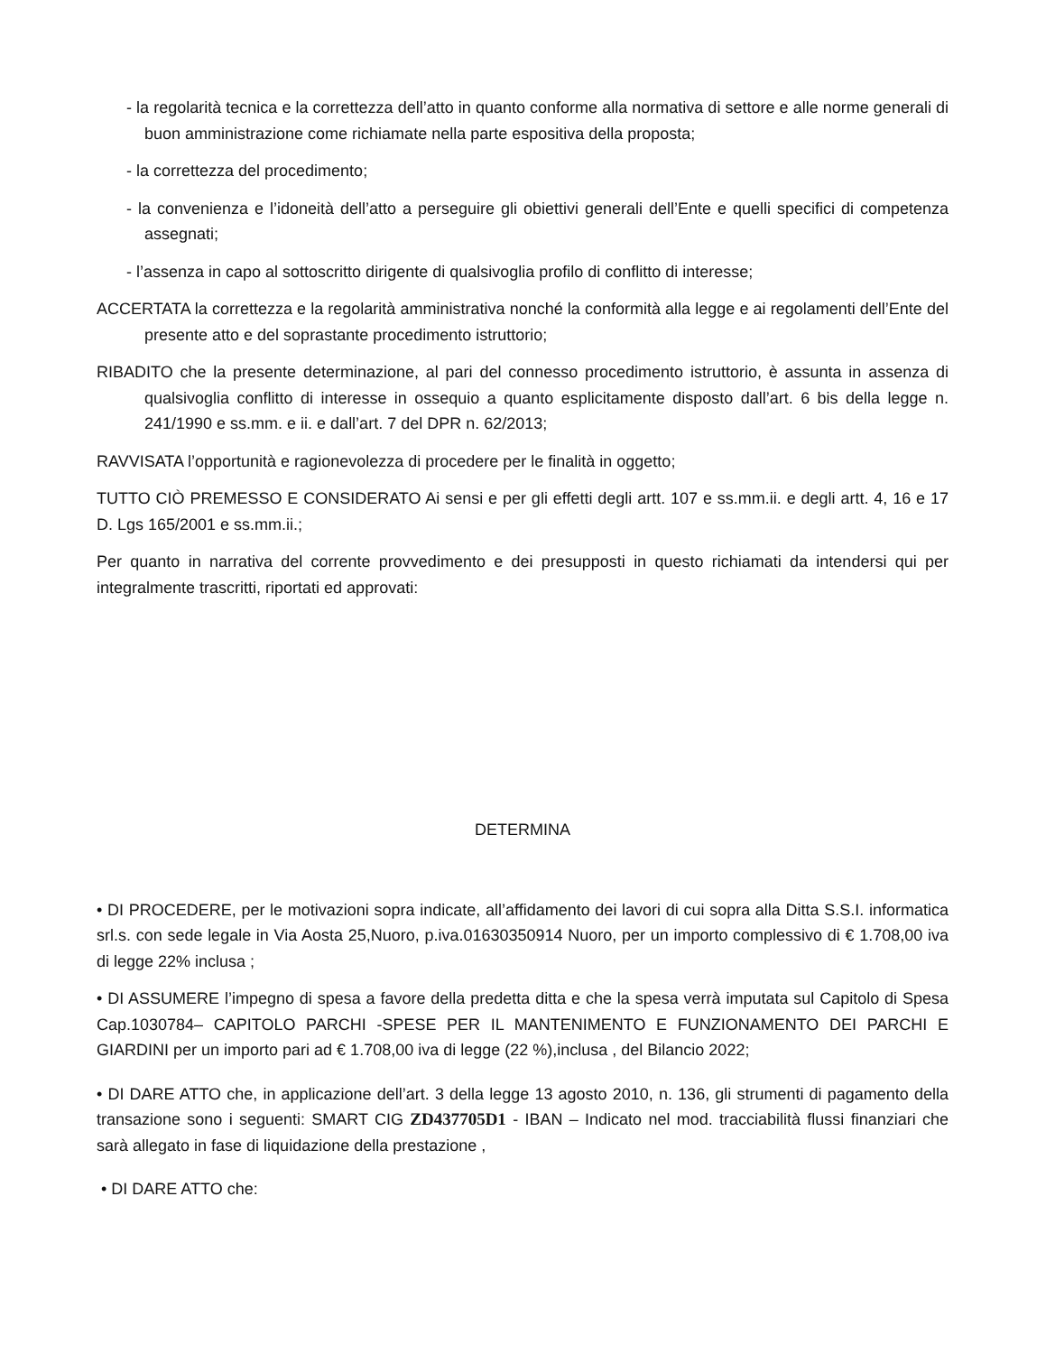- la regolarità tecnica e la correttezza dell’atto in quanto conforme alla normativa di settore e alle norme generali di buon amministrazione come richiamate nella parte espositiva della proposta;
- la correttezza del procedimento;
- la convenienza e l’idoneità dell’atto a perseguire gli obiettivi generali dell’Ente e quelli specifici di competenza assegnati;
- l’assenza in capo al sottoscritto dirigente di qualsivoglia profilo di conflitto di interesse;
ACCERTATA la correttezza e la regolarità amministrativa nonché la conformità alla legge e ai regolamenti dell’Ente del presente atto e del soprastante procedimento istruttorio;
RIBADITO che la presente determinazione, al pari del connesso procedimento istruttorio, è assunta in assenza di qualsivoglia conflitto di interesse in ossequio a quanto esplicitamente disposto dall’art. 6 bis della legge n. 241/1990 e ss.mm. e ii. e dall’art. 7 del DPR n. 62/2013;
RAVVISATA l’opportunità e ragionevolezza di procedere per le finalità in oggetto;
TUTTO CIÒ PREMESSO E CONSIDERATO Ai sensi e per gli effetti degli artt. 107 e ss.mm.ii. e degli artt. 4, 16 e 17 D. Lgs 165/2001 e ss.mm.ii.;
Per quanto in narrativa del corrente provvedimento e dei presupposti in questo richiamati da intendersi qui per integralmente trascritti, riportati ed approvati:
DETERMINA
• DI PROCEDERE, per le motivazioni sopra indicate, all’affidamento dei lavori di cui sopra alla Ditta S.S.I. informatica srl.s. con sede legale in Via Aosta 25,Nuoro, p.iva.01630350914 Nuoro, per un importo complessivo di € 1.708,00 iva di legge 22% inclusa ;
• DI ASSUMERE l’impegno di spesa a favore della predetta ditta e che la spesa verrà imputata sul Capitolo di Spesa Cap.1030784– CAPITOLO PARCHI -SPESE PER IL MANTENIMENTO E FUNZIONAMENTO DEI PARCHI E GIARDINI per un importo pari ad € 1.708,00 iva di legge (22 %),inclusa , del Bilancio 2022;
• DI DARE ATTO che, in applicazione dell’art. 3 della legge 13 agosto 2010, n. 136, gli strumenti di pagamento della transazione sono i seguenti: SMART CIG ZD437705D1 - IBAN – Indicato nel mod. tracciabilità flussi finanziari che sarà allegato in fase di liquidazione della prestazione ,
• DI DARE ATTO che: